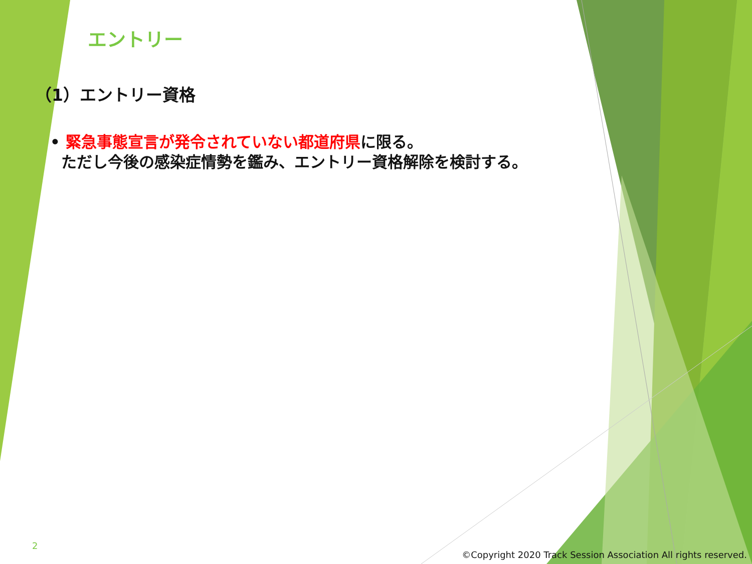エントリー
（1）エントリー資格
• 緊急事態宣言が発令されていない都道府県に限る。
ただし今後の感染症情勢を鑑み、エントリー資格解除を検討する。
2
©Copyright 2020 Track Session Association All rights reserved.